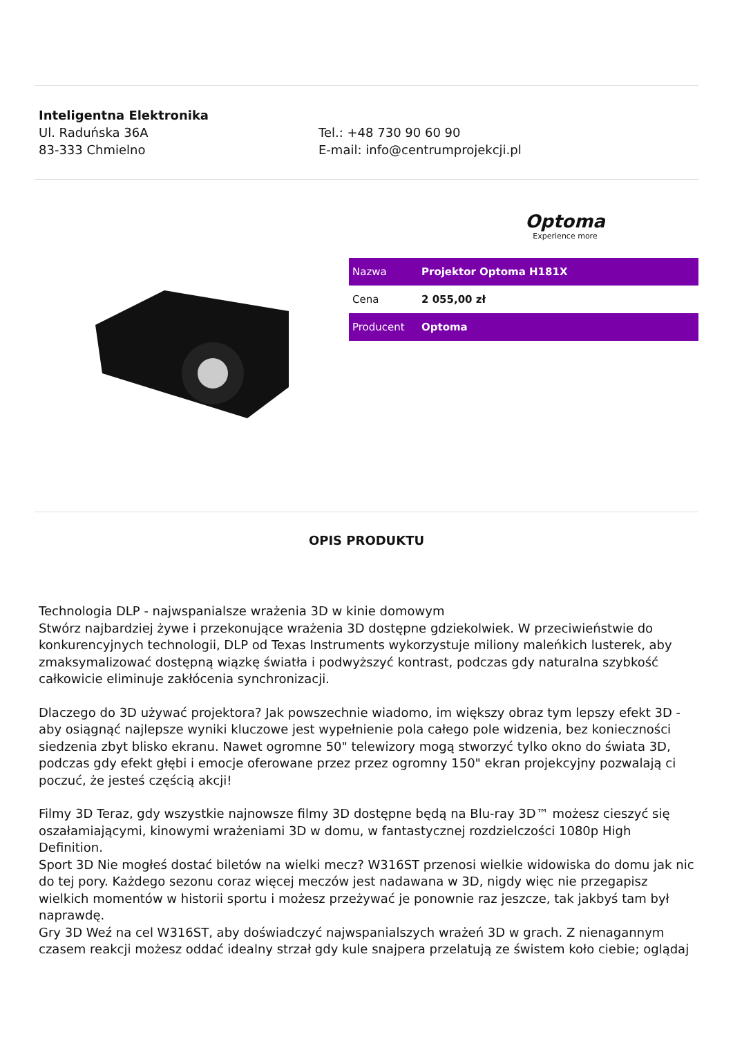Inteligentna Elektronika
Ul. Raduńska 36A
83-333 Chmielno
Tel.: +48 730 90 60 90
E-mail: info@centrumprojekcji.pl
Optoma
Experience more
| Nazwa | Projektor Optoma H181X |
| Cena | 2 055,00 zł |
| Producent | Optoma |
OPIS PRODUKTU
Technologia DLP - najwspanialsze wrażenia 3D w kinie domowym
Stwórz najbardziej żywe i przekonujące wrażenia 3D dostępne gdziekolwiek. W przeciwieństwie do konkurencyjnych technologii, DLP od Texas Instruments wykorzystuje miliony maleńkich lusterek, aby zmaksymalizować dostępną wiązkę światła i podwyższyć kontrast, podczas gdy naturalna szybkość całkowicie eliminuje zakłócenia synchronizacji.
Dlaczego do 3D używać projektora? Jak powszechnie wiadomo, im większy obraz tym lepszy efekt 3D - aby osiągnąć najlepsze wyniki kluczowe jest wypełnienie pola całego pole widzenia, bez konieczności siedzenia zbyt blisko ekranu. Nawet ogromne 50" telewizory mogą stworzyć tylko okno do świata 3D, podczas gdy efekt głębi i emocje oferowane przez przez ogromny 150" ekran projekcyjny pozwalają ci poczuć, że jesteś częścią akcji!
Filmy 3D Teraz, gdy wszystkie najnowsze filmy 3D dostępne będą na Blu-ray 3D™ możesz cieszyć się oszałamiającymi, kinowymi wrażeniami 3D w domu, w fantastycznej rozdzielczości 1080p High Definition.
Sport 3D Nie mogłeś dostać biletów na wielki mecz? W316ST przenosi wielkie widowiska do domu jak nic do tej pory. Każdego sezonu coraz więcej meczów jest nadawana w 3D, nigdy więc nie przegapisz wielkich momentów w historii sportu i możesz przeżywać je ponownie raz jeszcze, tak jakbyś tam był naprawdę.
Gry 3D Weź na cel W316ST, aby doświadczyć najwspanialszych wrażeń 3D w grach. Z nienagannym czasem reakcji możesz oddać idealny strzał gdy kule snajpera przelatują ze świstem koło ciebie; oglądaj